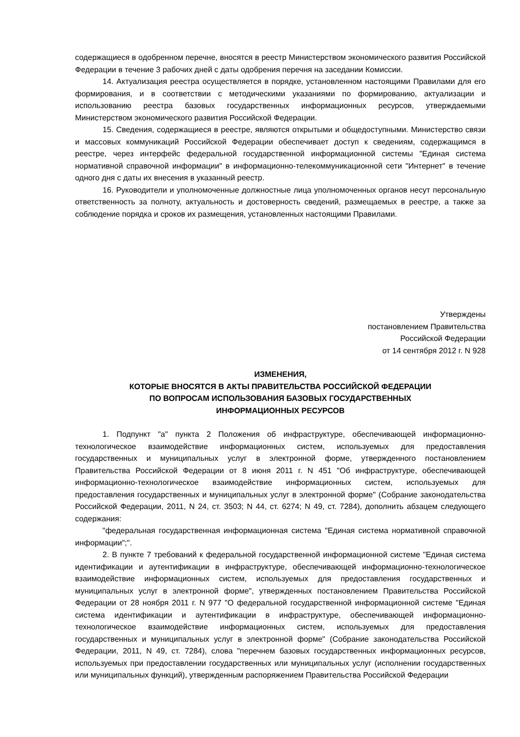содержащиеся в одобренном перечне, вносятся в реестр Министерством экономического развития Российской Федерации в течение 3 рабочих дней с даты одобрения перечня на заседании Комиссии.
14. Актуализация реестра осуществляется в порядке, установленном настоящими Правилами для его формирования, и в соответствии с методическими указаниями по формированию, актуализации и использованию реестра базовых государственных информационных ресурсов, утверждаемыми Министерством экономического развития Российской Федерации.
15. Сведения, содержащиеся в реестре, являются открытыми и общедоступными. Министерство связи и массовых коммуникаций Российской Федерации обеспечивает доступ к сведениям, содержащимся в реестре, через интерфейс федеральной государственной информационной системы "Единая система нормативной справочной информации" в информационно-телекоммуникационной сети "Интернет" в течение одного дня с даты их внесения в указанный реестр.
16. Руководители и уполномоченные должностные лица уполномоченных органов несут персональную ответственность за полноту, актуальность и достоверность сведений, размещаемых в реестре, а также за соблюдение порядка и сроков их размещения, установленных настоящими Правилами.
Утверждены
постановлением Правительства
Российской Федерации
от 14 сентября 2012 г. N 928
ИЗМЕНЕНИЯ,
КОТОРЫЕ ВНОСЯТСЯ В АКТЫ ПРАВИТЕЛЬСТВА РОССИЙСКОЙ ФЕДЕРАЦИИ
ПО ВОПРОСАМ ИСПОЛЬЗОВАНИЯ БАЗОВЫХ ГОСУДАРСТВЕННЫХ
ИНФОРМАЦИОННЫХ РЕСУРСОВ
1. Подпункт "а" пункта 2 Положения об инфраструктуре, обеспечивающей информационно-технологическое взаимодействие информационных систем, используемых для предоставления государственных и муниципальных услуг в электронной форме, утвержденного постановлением Правительства Российской Федерации от 8 июня 2011 г. N 451 "Об инфраструктуре, обеспечивающей информационно-технологическое взаимодействие информационных систем, используемых для предоставления государственных и муниципальных услуг в электронной форме" (Собрание законодательства Российской Федерации, 2011, N 24, ст. 3503; N 44, ст. 6274; N 49, ст. 7284), дополнить абзацем следующего содержания:
"федеральная государственная информационная система "Единая система нормативной справочной информации";".
2. В пункте 7 требований к федеральной государственной информационной системе "Единая система идентификации и аутентификации в инфраструктуре, обеспечивающей информационно-технологическое взаимодействие информационных систем, используемых для предоставления государственных и муниципальных услуг в электронной форме", утвержденных постановлением Правительства Российской Федерации от 28 ноября 2011 г. N 977 "О федеральной государственной информационной системе "Единая система идентификации и аутентификации в инфраструктуре, обеспечивающей информационно-технологическое взаимодействие информационных систем, используемых для предоставления государственных и муниципальных услуг в электронной форме" (Собрание законодательства Российской Федерации, 2011, N 49, ст. 7284), слова "перечнем базовых государственных информационных ресурсов, используемых при предоставлении государственных или муниципальных услуг (исполнении государственных или муниципальных функций), утвержденным распоряжением Правительства Российской Федерации